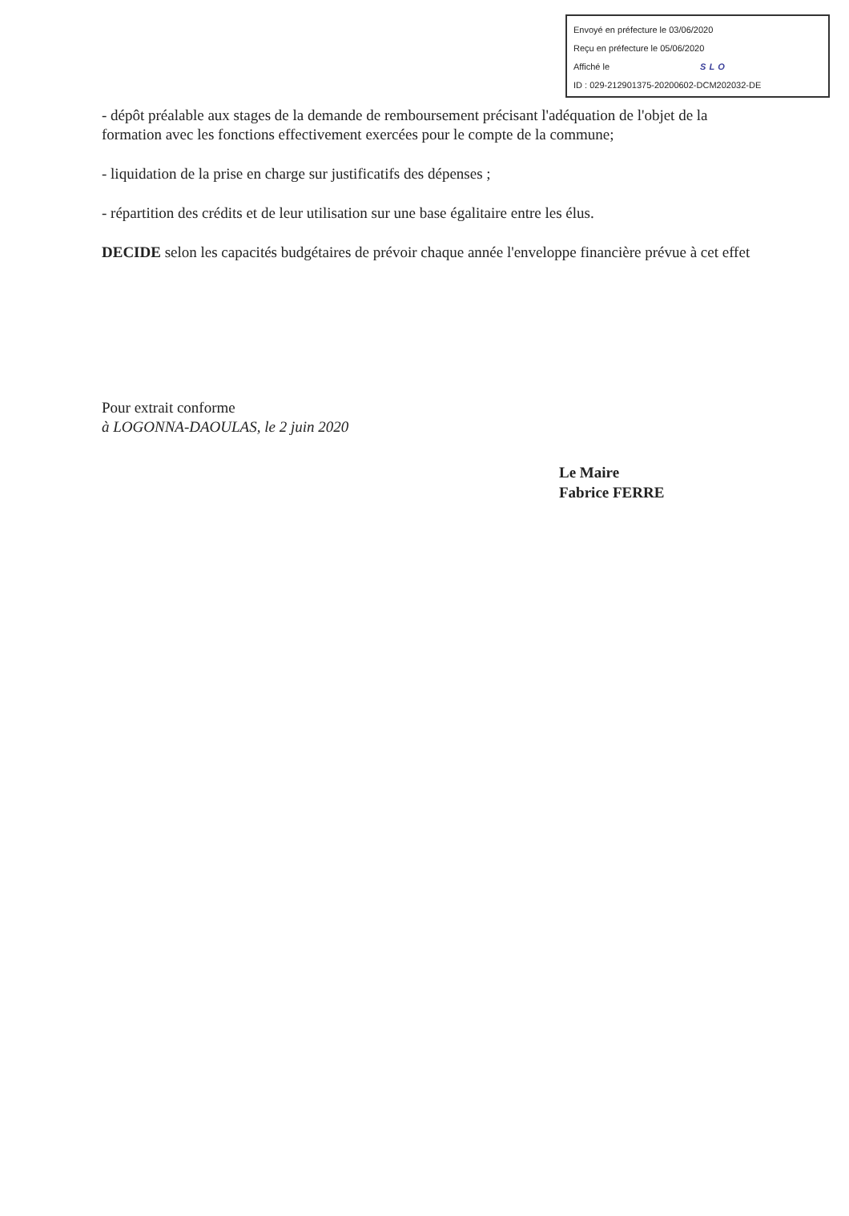Envoyé en préfecture le 03/06/2020
Reçu en préfecture le 05/06/2020
Affiché le SLO
ID : 029-212901375-20200602-DCM202032-DE
- dépôt préalable aux stages de la demande de remboursement précisant l'adéquation de l'objet de la formation avec les fonctions effectivement exercées pour le compte de la commune;
- liquidation de la prise en charge sur justificatifs des dépenses ;
- répartition des crédits et de leur utilisation sur une base égalitaire entre les élus.
DECIDE selon les capacités budgétaires de prévoir chaque année l'enveloppe financière prévue à cet effet
Pour extrait conforme
à LOGONNA-DAOULAS, le 2 juin 2020
Le Maire
Fabrice FERRE